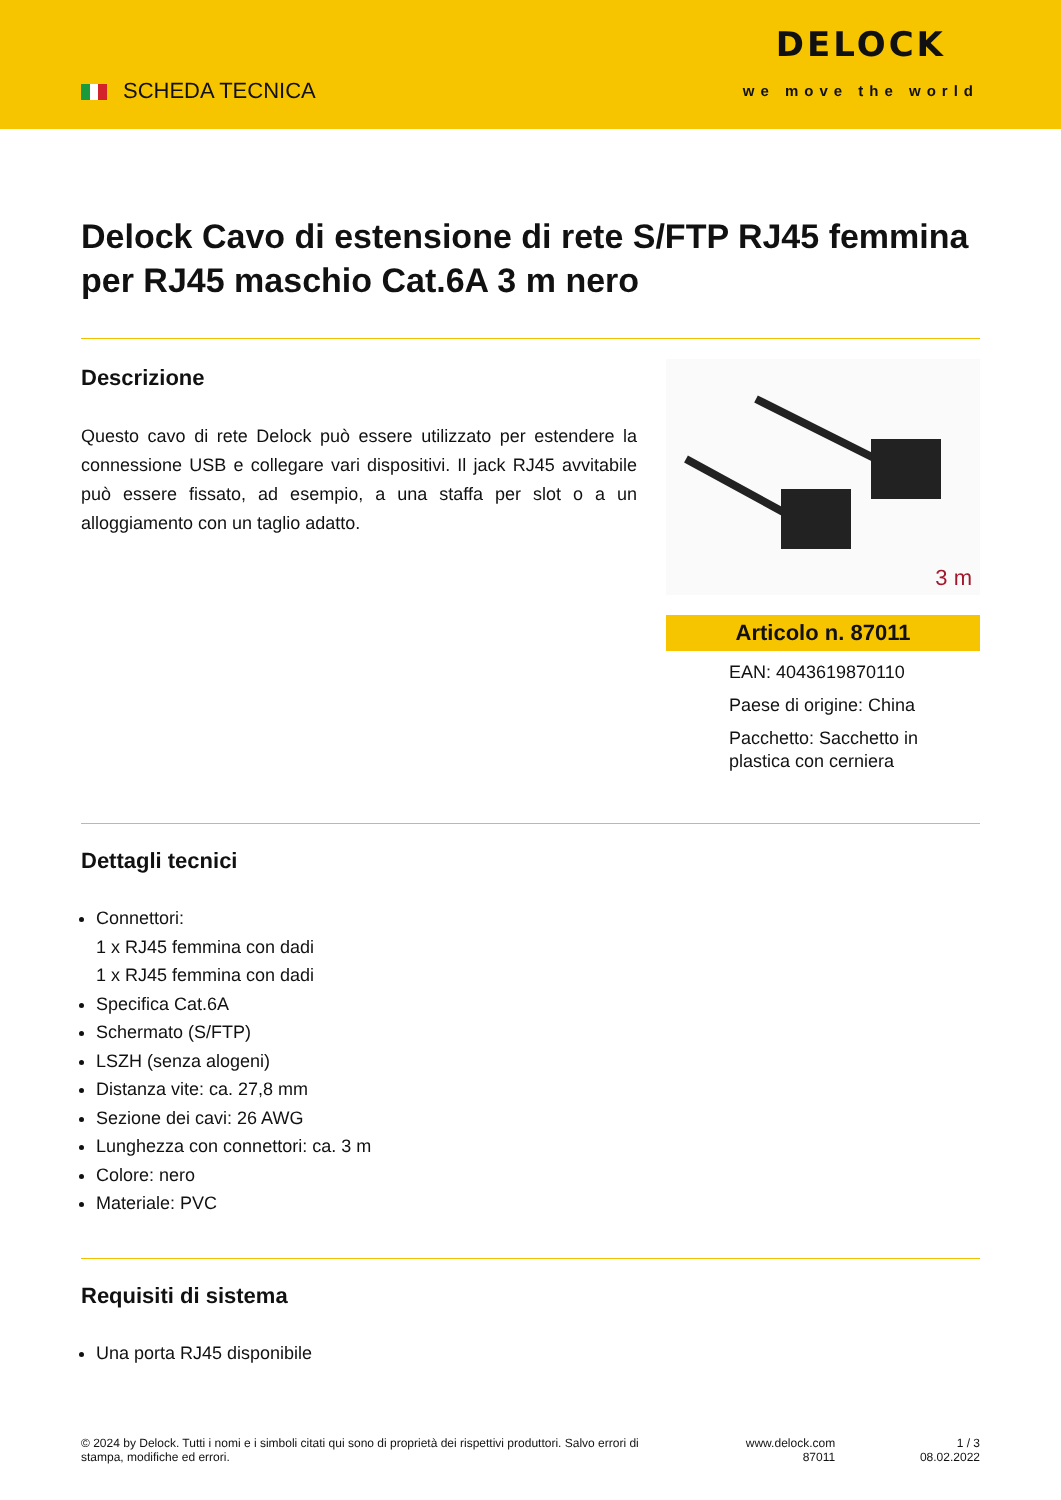SCHEDA TECNICA
DELOCK
we move the world
Delock Cavo di estensione di rete S/FTP RJ45 femmina per RJ45 maschio Cat.6A 3 m nero
Descrizione
Questo cavo di rete Delock può essere utilizzato per estendere la connessione USB e collegare vari dispositivi. Il jack RJ45 avvitabile può essere fissato, ad esempio, a una staffa per slot o a un alloggiamento con un taglio adatto.
3 m
Articolo n. 87011
EAN: 4043619870110
Paese di origine: China
Pacchetto: Sacchetto in plastica con cerniera
Dettagli tecnici
Connettori:
1 x RJ45 femmina con dadi
1 x RJ45 femmina con dadi
Specifica Cat.6A
Schermato (S/FTP)
LSZH (senza alogeni)
Distanza vite: ca. 27,8 mm
Sezione dei cavi: 26 AWG
Lunghezza con connettori: ca. 3 m
Colore: nero
Materiale: PVC
Requisiti di sistema
Una porta RJ45 disponibile
© 2024 by Delock. Tutti i nomi e i simboli citati qui sono di proprietà dei rispettivi produttori. Salvo errori di stampa, modifiche ed errori.
www.delock.com
87011
1 / 3
08.02.2022